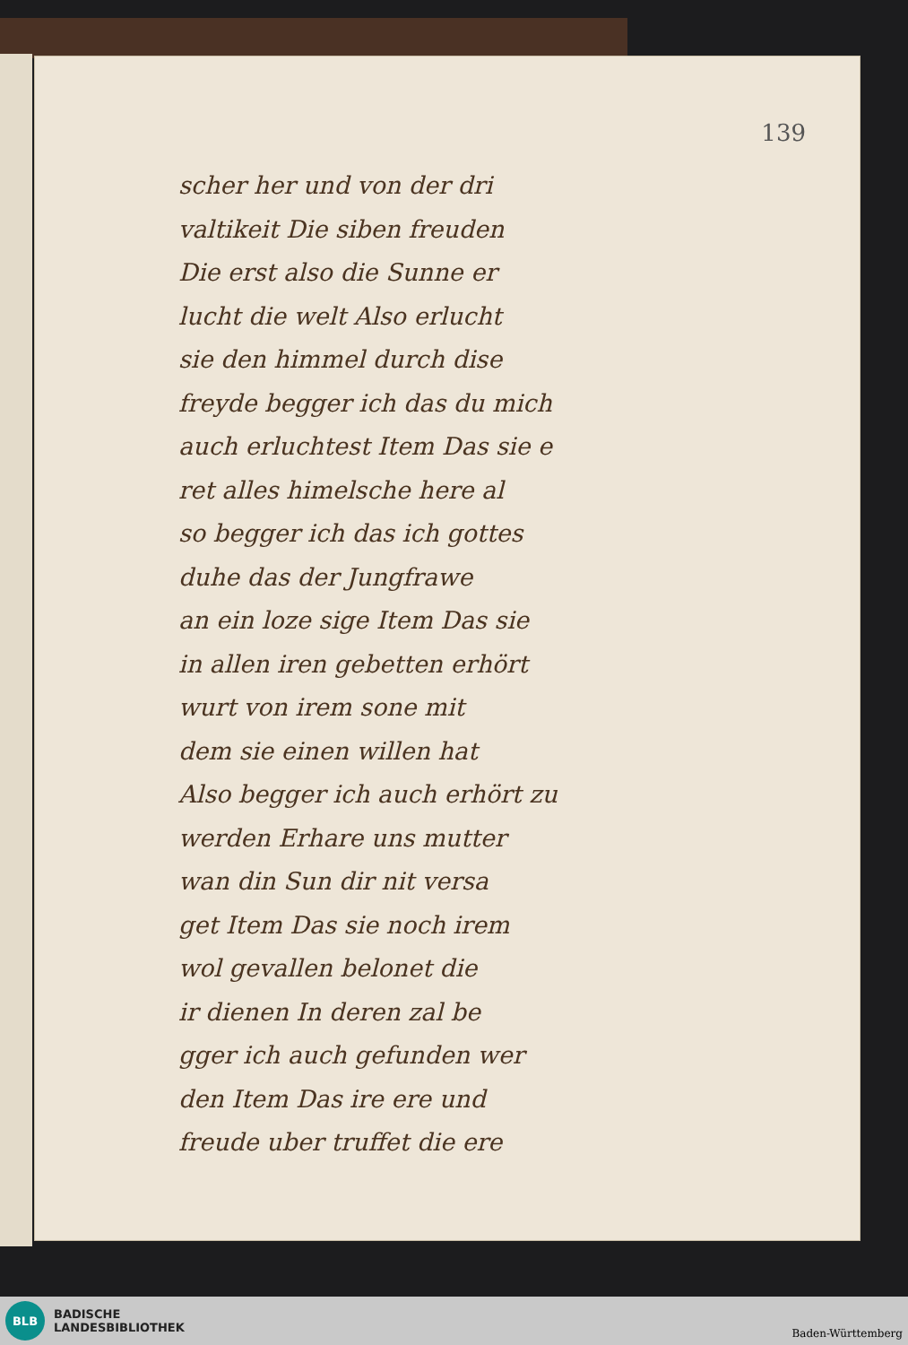139
scher her und von der dri
valtikeit Die siben freuden
Die erst also die Sunne er
lucht die welt Also erlucht
sie den himmel durch dise
freyde begger ich das du mich
auch erluchtest Item Das sie e
ret alles himelsche here al
so begger ich das ich gottes
duhe das der Jungfrawe
an ein loze sige Item Das sie
in allen iren gebetten erhört
wurt von irem sone mit
dem sie einen willen hat
Also begger ich auch erhört zu
werden Erhare uns mutter
wan din Sun dir nit versa
get Item Das sie noch irem
wol gevallen belonet die
ir dienen In deren zal be
gger ich auch gefunden wer
den Item Das ire ere und
freude uber truffet die ere
BLB
BADISCHE
LANDESBIBLIOTHEK
Baden-Württemberg